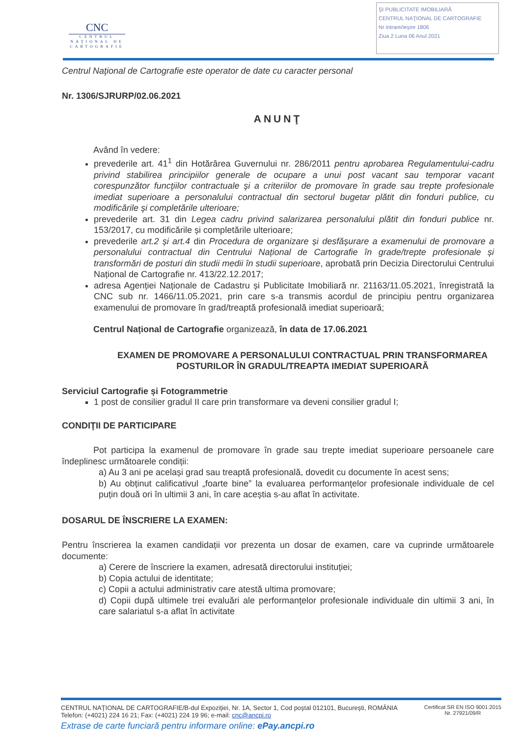CNC
CENTRUL NAŢIONAL DE CARTOGRAFIE
ŞI PUBLICITATE IMOBILIARĂ
CENTRUL NAŢIONAL DE CARTOGRAFIE
Nr intrare/ieşire 1806
Ziua 2 Luna 06 Anul 2021
Centrul Naţional de Cartografie este operator de date cu caracter personal
Nr. 1306/SJRURP/02.06.2021
ANUNŢ
Având în vedere:
prevederile art. 41<sup>1</sup> din Hotărârea Guvernului nr. 286/2011 pentru aprobarea Regulamentului-cadru privind stabilirea principiilor generale de ocupare a unui post vacant sau temporar vacant corespunzător funcţiilor contractuale şi a criteriilor de promovare în grade sau trepte profesionale imediat superioare a personalului contractual din sectorul bugetar plătit din fonduri publice, cu modificările şi completările ulterioare;
prevederile art. 31 din Legea cadru privind salarizarea personalului plătit din fonduri publice nr. 153/2017, cu modificările și completările ulterioare;
prevederile art.2 și art.4 din Procedura de organizare și desfășurare a examenului de promovare a personalului contractual din Centrului Național de Cartografie în grade/trepte profesionale și transformări de posturi din studii medii în studii superioare, aprobată prin Decizia Directorului Centrului Național de Cartografie nr. 413/22.12.2017;
adresa Agenției Naționale de Cadastru și Publicitate Imobiliară nr. 21163/11.05.2021, înregistrată la CNC sub nr. 1466/11.05.2021, prin care s-a transmis acordul de principiu pentru organizarea examenului de promovare în grad/treaptă profesională imediat superioară;
Centrul Național de Cartografie organizează, în data de 17.06.2021
EXAMEN DE PROMOVARE A PERSONALULUI CONTRACTUAL PRIN TRANSFORMAREA POSTURILOR ÎN GRADUL/TREAPTA IMEDIAT SUPERIOARĂ
Serviciul Cartografie și Fotogrammetrie
1 post de consilier gradul II care prin transformare va deveni consilier gradul I;
CONDIŢII DE PARTICIPARE
Pot participa la examenul de promovare în grade sau trepte imediat superioare persoanele care îndeplinesc următoarele condiții:
a) Au 3 ani pe același grad sau treaptă profesională, dovedit cu documente în acest sens;
b) Au obținut calificativul „foarte bine” la evaluarea performanțelor profesionale individuale de cel puțin două ori în ultimii 3 ani, în care aceștia s-au aflat în activitate.
DOSARUL DE ÎNSCRIERE LA EXAMEN:
Pentru înscrierea la examen candidații vor prezenta un dosar de examen, care va cuprinde următoarele documente:
a) Cerere de înscriere la examen, adresată directorului instituției;
b) Copia actului de identitate;
c) Copii a actului administrativ care atestă ultima promovare;
d) Copii după ultimele trei evaluări ale performanțelor profesionale individuale din ultimii 3 ani, în care salariatul s-a aflat în activitate
CENTRUL NAŢIONAL DE CARTOGRAFIE/B-dul Expoziţiei, Nr. 1A, Sector 1, Cod poştal 012101, Bucureşti, ROMÂNIA
Telefon: (+4021) 224 16 21; Fax: (+4021) 224 19 96; e-mail: cnc@ancpi.ro
Certificat SR EN ISO 9001:2015
Nr. 27921/09/R
Extrase de carte funciară pentru informare online: ePay.ancpi.ro